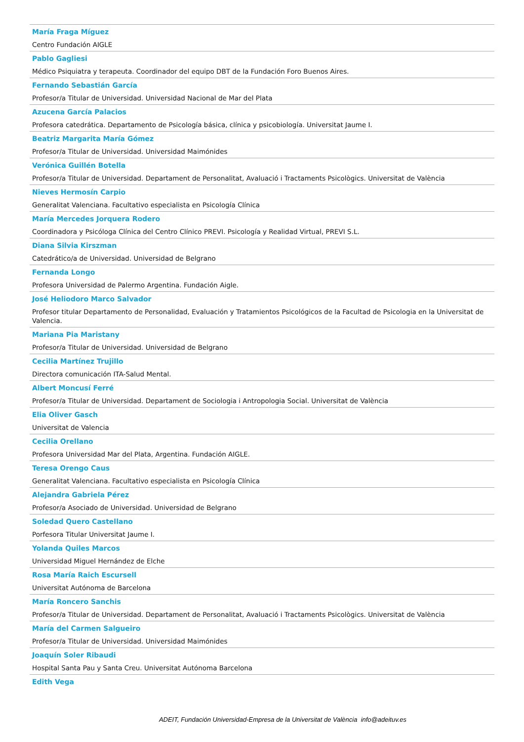María Fraga Míguez
Centro Fundación AIGLE
Pablo Gagliesi
Médico Psiquiatra y terapeuta. Coordinador del equipo DBT de la Fundación Foro Buenos Aires.
Fernando Sebastián García
Profesor/a Titular de Universidad. Universidad Nacional de Mar del Plata
Azucena García Palacios
Profesora catedrática. Departamento de Psicología básica, clínica y psicobiología. Universitat Jaume I.
Beatriz Margarita María Gómez
Profesor/a Titular de Universidad. Universidad Maimónides
Verónica Guillén Botella
Profesor/a Titular de Universidad. Departament de Personalitat, Avaluació i Tractaments Psicològics. Universitat de València
Nieves Hermosín Carpio
Generalitat Valenciana. Facultativo especialista en Psicología Clínica
María Mercedes Jorquera Rodero
Coordinadora y Psicóloga Clínica del Centro Clínico PREVI. Psicología y Realidad Virtual, PREVI S.L.
Diana Silvia Kirszman
Catedrático/a de Universidad. Universidad de Belgrano
Fernanda Longo
Profesora Universidad de Palermo Argentina. Fundación Aigle.
José Heliodoro Marco Salvador
Profesor titular Departamento de Personalidad, Evaluación y Tratamientos Psicológicos de la Facultad de Psicologia en la Universitat de Valencia.
Mariana Pia Maristany
Profesor/a Titular de Universidad. Universidad de Belgrano
Cecilia Martínez Trujillo
Directora comunicación ITA-Salud Mental.
Albert Moncusí Ferré
Profesor/a Titular de Universidad. Departament de Sociologia i Antropologia Social. Universitat de València
Elia Oliver Gasch
Universitat de Valencia
Cecilia Orellano
Profesora Universidad Mar del Plata, Argentina. Fundación AIGLE.
Teresa Orengo Caus
Generalitat Valenciana. Facultativo especialista en Psicología Clínica
Alejandra Gabriela Pérez
Profesor/a Asociado de Universidad. Universidad de Belgrano
Soledad Quero Castellano
Porfesora Titular Universitat Jaume I.
Yolanda Quiles Marcos
Universidad Miguel Hernández de Elche
Rosa María Raich Escursell
Universitat Autónoma de Barcelona
María Roncero Sanchis
Profesor/a Titular de Universidad. Departament de Personalitat, Avaluació i Tractaments Psicològics. Universitat de València
María del Carmen Salgueiro
Profesor/a Titular de Universidad. Universidad Maimónides
Joaquín Soler Ribaudi
Hospital Santa Pau y Santa Creu. Universitat Autónoma Barcelona
Edith Vega
ADEIT, Fundación Universidad-Empresa de la Universitat de València info@adeituv.es